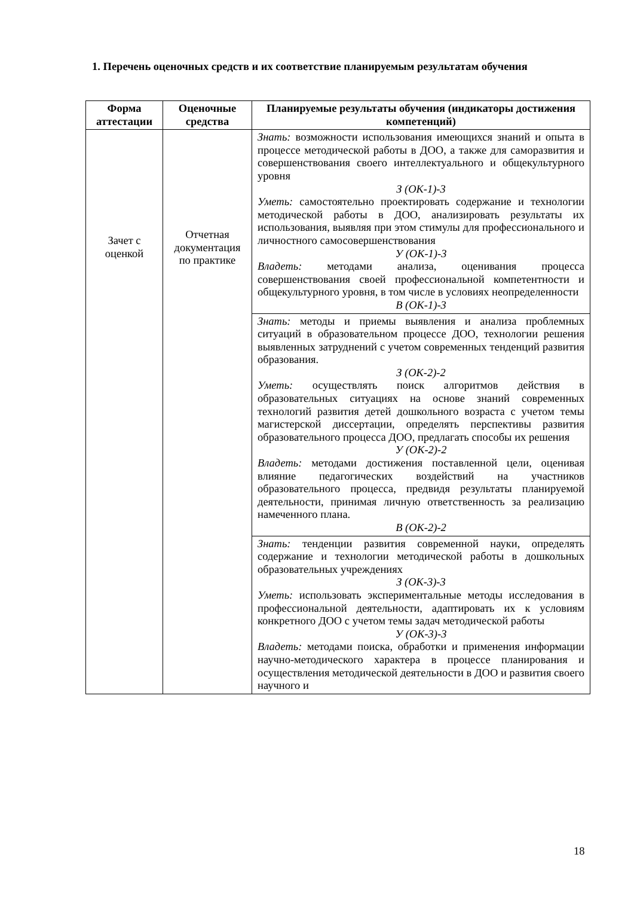1. Перечень оценочных средств и их соответствие планируемым результатам обучения
| Форма аттестации | Оценочные средства | Планируемые результаты обучения (индикаторы достижения компетенций) |
| --- | --- | --- |
| Зачет с оценкой | Отчетная документация по практике | Знать: возможности использования имеющихся знаний и опыта в процессе методической работы в ДОО, а также для саморазвития и совершенствования своего интеллектуального и общекультурного уровня З (ОК-1)-3 Уметь: самостоятельно проектировать содержание и технологии методической работы в ДОО, анализировать результаты их использования, выявляя при этом стимулы для профессионального и личностного самосовершенствования У (ОК-1)-3 Владеть: методами анализа, оценивания процесса совершенствования своей профессиональной компетентности и общекультурного уровня, в том числе в условиях неопределенности В (ОК-1)-3 |
| | | Знать: методы и приемы выявления и анализа проблемных ситуаций в образовательном процессе ДОО, технологии решения выявленных затруднений с учетом современных тенденций развития образования. З (ОК-2)-2 Уметь: осуществлять поиск алгоритмов действия в образовательных ситуациях на основе знаний современных технологий развития детей дошкольного возраста с учетом темы магистерской диссертации, определять перспективы развития образовательного процесса ДОО, предлагать способы их решения У (ОК-2)-2 Владеть: методами достижения поставленной цели, оценивая влияние педагогических воздействий на участников образовательного процесса, предвидя результаты планируемой деятельности, принимая личную ответственность за реализацию намеченного плана. В (ОК-2)-2 |
| | | Знать: тенденции развития современной науки, определять содержание и технологии методической работы в дошкольных образовательных учреждениях З (ОК-3)-3 Уметь: использовать экспериментальные методы исследования в профессиональной деятельности, адаптировать их к условиям конкретного ДОО с учетом темы задач методической работы У (ОК-3)-3 Владеть: методами поиска, обработки и применения информации научно-методического характера в процессе планирования и осуществления методической деятельности в ДОО и развития своего научного и |
18